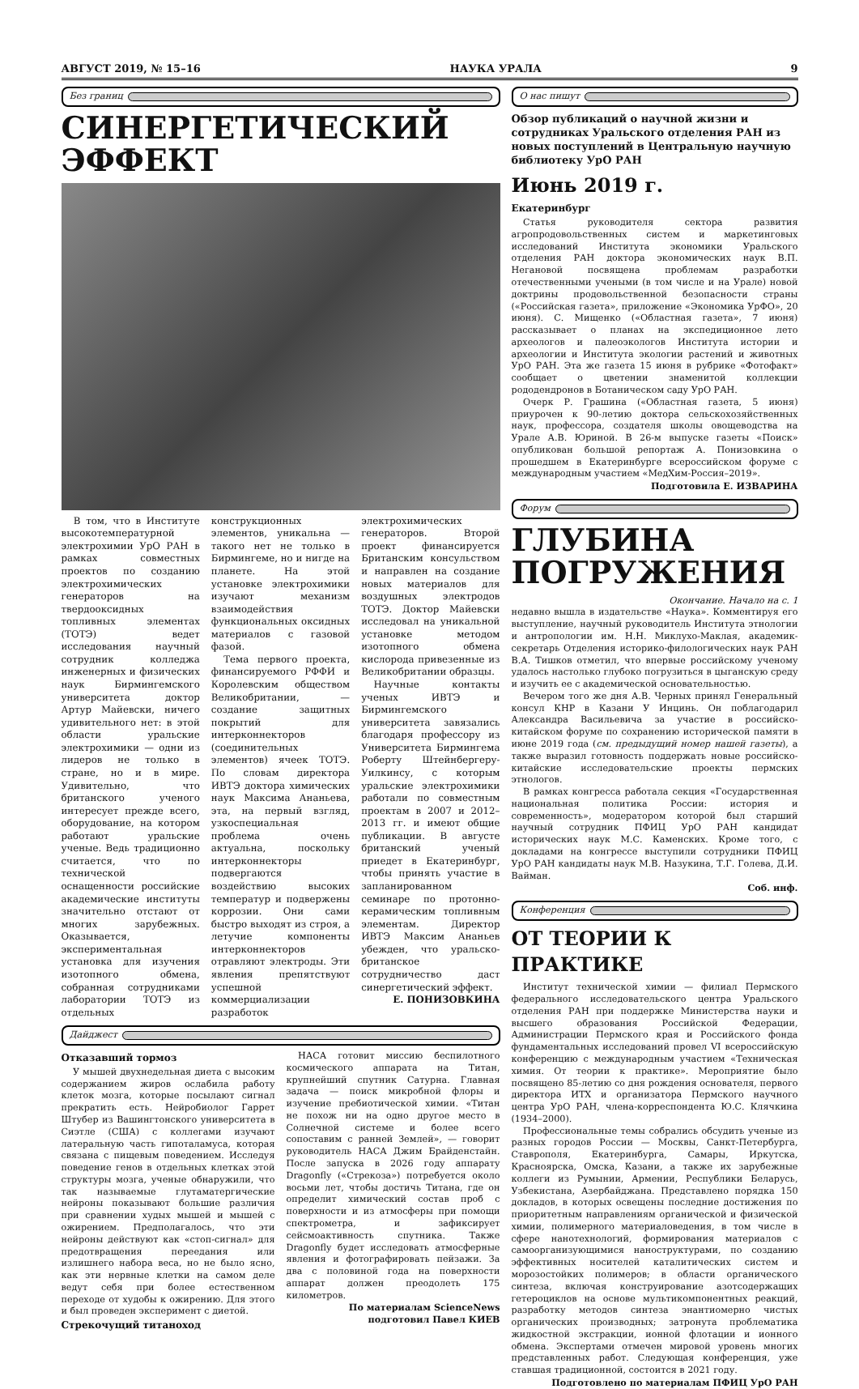АВГУСТ 2019, № 15–16 НАУКА УРАЛА 9
Без границ
СИНЕРГЕТИЧЕСКИЙ ЭФФЕКТ
В том, что в Институте высокотемпературной электрохимии УрО РАН в рамках совместных проектов по созданию электрохимических генераторов на твердооксидных топливных элементах (ТОТЭ) ведет исследования научный сотрудник колледжа инженерных и физических наук Бирмингемского университета доктор Артур Майевски, ничего удивительного нет: в этой области уральские электрохимики — одни из лидеров не только в стране, но и в мире. Удивительно, что британского ученого интересует прежде всего, оборудование, на котором работают уральские ученые. Ведь традиционно считается, что по технической оснащенности российские академические институты значительно отстают от многих зарубежных. Оказывается, экспериментальная установка для изучения изотопного обмена, собранная сотрудниками лаборатории ТОТЭ из отдельных конструкционных элементов, уникальна — такого нет не только в Бирмингеме, но и нигде на планете. На этой установке электрохимики изучают механизм взаимодействия функциональных оксидных материалов с газовой фазой.
Тема первого проекта, финансируемого РФФИ и Королевским обществом Великобритании, — создание защитных покрытий для интерконнекторов (соединительных элементов) ячеек ТОТЭ. По словам директора ИВТЭ доктора химических наук Максима Ананьева, эта, на первый взгляд, узкоспециальная проблема очень актуальна, поскольку интерконнекторы подвергаются воздействию высоких температур и подвержены коррозии. Они сами быстро выходят из строя, а летучие компоненты интерконнекторов отравляют электроды. Эти явления препятствуют успешной коммерциализации разработок электрохимических генераторов. Второй проект финансируется Британским консульством и направлен на создание новых материалов для воздушных электродов ТОТЭ. Доктор Майевски исследовал на уникальной установке методом изотопного обмена кислорода привезенные из Великобритании образцы.
Научные контакты ученых ИВТЭ и Бирмингемского университета завязались благодаря профессору из Университета Бирмингема Роберту Штейнбергеру-Уилкинсу, с которым уральские электрохимики работали по совместным проектам в 2007 и 2012–2013 гг. и имеют общие публикации. В августе британский ученый приедет в Екатеринбург, чтобы принять участие в запланированном семинаре по протонно-керамическим топливным элементам. Директор ИВТЭ Максим Ананьев убежден, что уральско-британское сотрудничество даст синергетический эффект.
Е. ПОНИЗОВКИНА
Дайджест
Отказавший тормоз
У мышей двухнедельная диета с высоким содержанием жиров ослабила работу клеток мозга, которые посылают сигнал прекратить есть. Нейробиолог Гаррет Штубер из Вашингтонского университета в Сиэтле (США) с коллегами изучают латеральную часть гипоталамуса, которая связана с пищевым поведением. Исследуя поведение генов в отдельных клетках этой структуры мозга, ученые обнаружили, что так называемые глутаматергические нейроны показывают большие различия при сравнении худых мышей и мышей с ожирением. Предполагалось, что эти нейроны действуют как «стоп-сигнал» для предотвращения переедания или излишнего набора веса, но не было ясно, как эти нервные клетки на самом деле ведут себя при более естественном переходе от худобы к ожирению. Для этого и был проведен эксперимент с диетой.
Стрекочущий титаноход
НАСА готовит миссию беспилотного космического аппарата на Титан, крупнейший спутник Сатурна. Главная задача — поиск микробной флоры и изучение пребиотической химии. «Титан не похож ни на одно другое место в Солнечной системе и более всего сопоставим с ранней Землей», — говорит руководитель НАСА Джим Брайденстайн. После запуска в 2026 году аппарату Dragonfly («Стрекоза») потребуется около восьми лет, чтобы достичь Титана, где он определит химический состав проб с поверхности и из атмосферы при помощи спектрометра, и зафиксирует сейсмоактивность спутника. Также Dragonfly будет исследовать атмосферные явления и фотографировать пейзажи. За два с половиной года на поверхности аппарат должен преодолеть 175 километров.
По материалам ScienceNews
подготовил Павел КИЕВ
О нас пишут
Обзор публикаций о научной жизни и сотрудниках Уральского отделения РАН из новых поступлений в Центральную научную библиотеку УрО РАН
Июнь 2019 г.
Екатеринбург
Статья руководителя сектора развития агропродовольственных систем и маркетинговых исследований Института экономики Уральского отделения РАН доктора экономических наук В.П. Негановой посвящена проблемам разработки отечественными учеными (в том числе и на Урале) новой доктрины продовольственной безопасности страны («Российская газета», приложение «Экономика УрФО», 20 июня). С. Мищенко («Областная газета», 7 июня) рассказывает о планах на экспедиционное лето археологов и палеоэкологов Института истории и археологии и Института экологии растений и животных УрО РАН. Эта же газета 15 июня в рубрике «Фотофакт» сообщает о цветении знаменитой коллекции рододендронов в Ботаническом саду УрО РАН.
Очерк Р. Грашина («Областная газета, 5 июня) приурочен к 90-летию доктора сельскохозяйственных наук, профессора, создателя школы овощеводства на Урале А.В. Юриной. В 26-м выпуске газеты «Поиск» опубликован большой репортаж А. Понизовкина о прошедшем в Екатеринбурге всероссийском форуме с международным участием «МедХим-Россия–2019».
Подготовила Е. ИЗВАРИНА
Форум
ГЛУБИНА ПОГРУЖЕНИЯ
Окончание. Начало на с. 1
недавно вышла в издательстве «Наука». Комментируя его выступление, научный руководитель Института этнологии и антропологии им. Н.Н. Миклухо-Маклая, академик-секретарь Отделения историко-филологических наук РАН В.А. Тишков отметил, что впервые российскому ученому удалось настолько глубоко погрузиться в цыганскую среду и изучить ее с академической основательностью.
Вечером того же дня А.В. Черных принял Генеральный консул КНР в Казани У Инцинь. Он поблагодарил Александра Васильевича за участие в российско-китайском форуме по сохранению исторической памяти в июне 2019 года (см. предыдущий номер нашей газеты), а также выразил готовность поддержать новые российско-китайские исследовательские проекты пермских этнологов.
В рамках конгресса работала секция «Государственная национальная политика России: история и современность», модератором которой был старший научный сотрудник ПФИЦ УрО РАН кандидат исторических наук М.С. Каменских. Кроме того, с докладами на конгрессе выступили сотрудники ПФИЦ УрО РАН кандидаты наук М.В. Назукина, Т.Г. Голева, Д.И. Вайман.
Соб. инф.
Конференция
ОТ ТЕОРИИ К ПРАКТИКЕ
Институт технической химии — филиал Пермского федерального исследовательского центра Уральского отделения РАН при поддержке Министерства науки и высшего образования Российской Федерации, Администрации Пермского края и Российского фонда фундаментальных исследований провел VI всероссийскую конференцию с международным участием «Техническая химия. От теории к практике». Мероприятие было посвящено 85-летию со дня рождения основателя, первого директора ИТХ и организатора Пермского научного центра УрО РАН, члена-корреспондента Ю.С. Клячкина (1934–2000).
Профессиональные темы собрались обсудить ученые из разных городов России — Москвы, Санкт-Петербурга, Ставрополя, Екатеринбурга, Самары, Иркутска, Красноярска, Омска, Казани, а также их зарубежные коллеги из Румынии, Армении, Республики Беларусь, Узбекистана, Азербайджана. Представлено порядка 150 докладов, в которых освещены последние достижения по приоритетным направлениям органической и физической химии, полимерного материаловедения, в том числе в сфере нанотехнологий, формирования материалов с самоорганизующимися наноструктурами, по созданию эффективных носителей каталитических систем и морозостойких полимеров; в области органического синтеза, включая конструирование азотсодержащих гетероциклов на основе мультикомпонентных реакций, разработку методов синтеза энантиомерно чистых органических производных; затронута проблематика жидкостной экстракции, ионной флотации и ионного обмена. Экспертами отмечен мировой уровень многих представленных работ. Следующая конференция, уже ставшая традиционной, состоится в 2021 году.
Подготовлено по материалам ПФИЦ УрО РАН